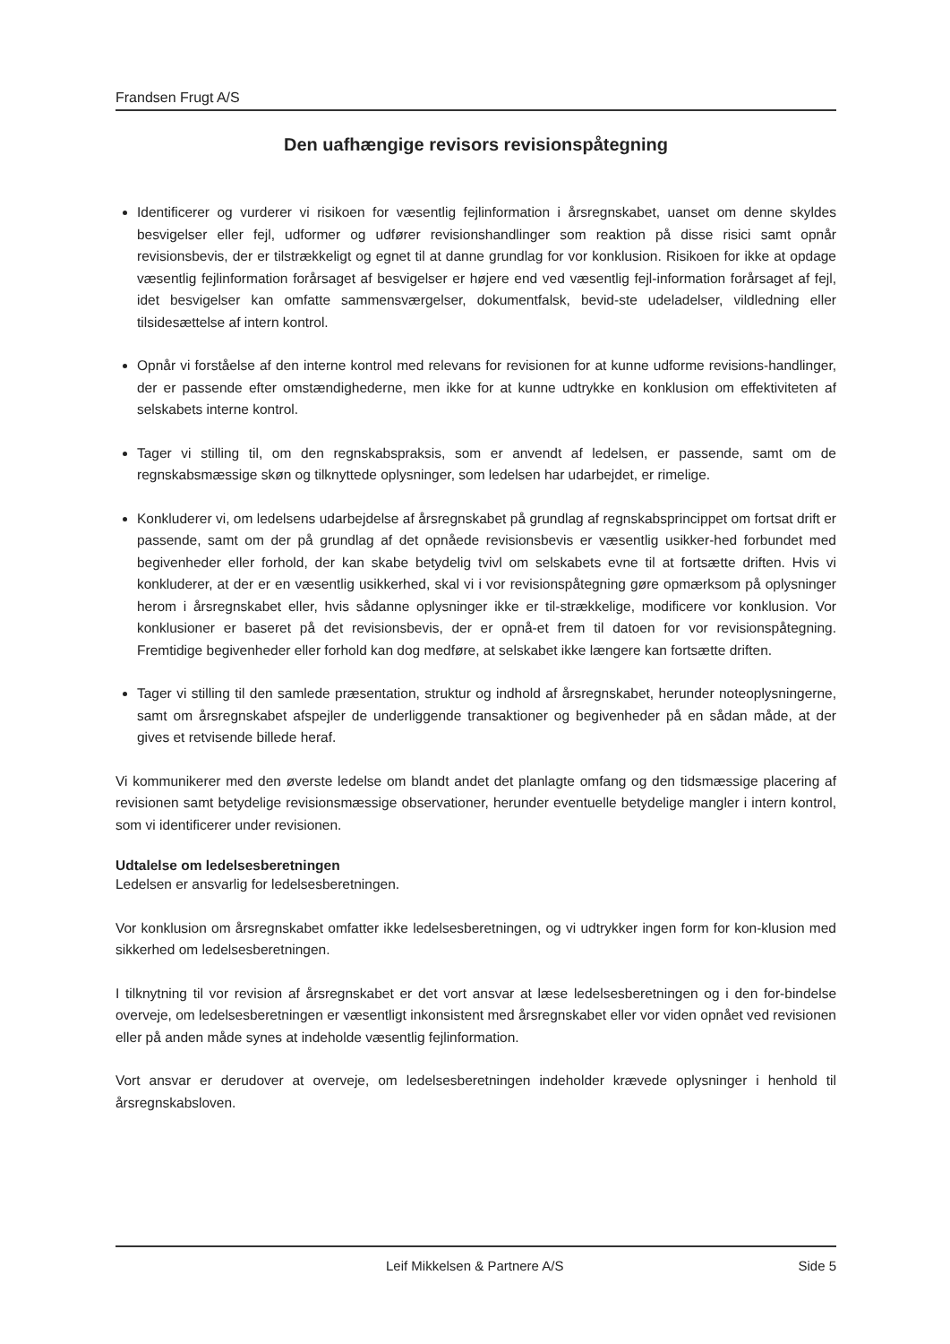Frandsen Frugt A/S
Den uafhængige revisors revisionspåtegning
Identificerer og vurderer vi risikoen for væsentlig fejlinformation i årsregnskabet, uanset om denne skyldes besvigelser eller fejl, udformer og udfører revisionshandlinger som reaktion på disse risici samt opnår revisionsbevis, der er tilstrækkeligt og egnet til at danne grundlag for vor konklusion. Risikoen for ikke at opdage væsentlig fejlinformation forårsaget af besvigelser er højere end ved væsentlig fejl-information forårsaget af fejl, idet besvigelser kan omfatte sammensværgelser, dokumentfalsk, bevid-ste udeladelser, vildledning eller tilsidesættelse af intern kontrol.
Opnår vi forståelse af den interne kontrol med relevans for revisionen for at kunne udforme revisions-handlinger, der er passende efter omstændighederne, men ikke for at kunne udtrykke en konklusion om effektiviteten af selskabets interne kontrol.
Tager vi stilling til, om den regnskabspraksis, som er anvendt af ledelsen, er passende, samt om de regnskabsmæssige skøn og tilknyttede oplysninger, som ledelsen har udarbejdet, er rimelige.
Konkluderer vi, om ledelsens udarbejdelse af årsregnskabet på grundlag af regnskabsprincippet om fortsat drift er passende, samt om der på grundlag af det opnåede revisionsbevis er væsentlig usikker-hed forbundet med begivenheder eller forhold, der kan skabe betydelig tvivl om selskabets evne til at fortsætte driften. Hvis vi konkluderer, at der er en væsentlig usikkerhed, skal vi i vor revisionspåtegning gøre opmærksom på oplysninger herom i årsregnskabet eller, hvis sådanne oplysninger ikke er til-strækkelige, modificere vor konklusion. Vor konklusioner er baseret på det revisionsbevis, der er opnå-et frem til datoen for vor revisionspåtegning. Fremtidige begivenheder eller forhold kan dog medføre, at selskabet ikke længere kan fortsætte driften.
Tager vi stilling til den samlede præsentation, struktur og indhold af årsregnskabet, herunder noteoplysningerne, samt om årsregnskabet afspejler de underliggende transaktioner og begivenheder på en sådan måde, at der gives et retvisende billede heraf.
Vi kommunikerer med den øverste ledelse om blandt andet det planlagte omfang og den tidsmæssige placering af revisionen samt betydelige revisionsmæssige observationer, herunder eventuelle betydelige mangler i intern kontrol, som vi identificerer under revisionen.
Udtalelse om ledelsesberetningen
Ledelsen er ansvarlig for ledelsesberetningen.
Vor konklusion om årsregnskabet omfatter ikke ledelsesberetningen, og vi udtrykker ingen form for kon-klusion med sikkerhed om ledelsesberetningen.
I tilknytning til vor revision af årsregnskabet er det vort ansvar at læse ledelsesberetningen og i den for-bindelse overveje, om ledelsesberetningen er væsentligt inkonsistent med årsregnskabet eller vor viden opnået ved revisionen eller på anden måde synes at indeholde væsentlig fejlinformation.
Vort ansvar er derudover at overveje, om ledelsesberetningen indeholder krævede oplysninger i henhold til årsregnskabsloven.
Leif Mikkelsen & Partnere A/S Side 5